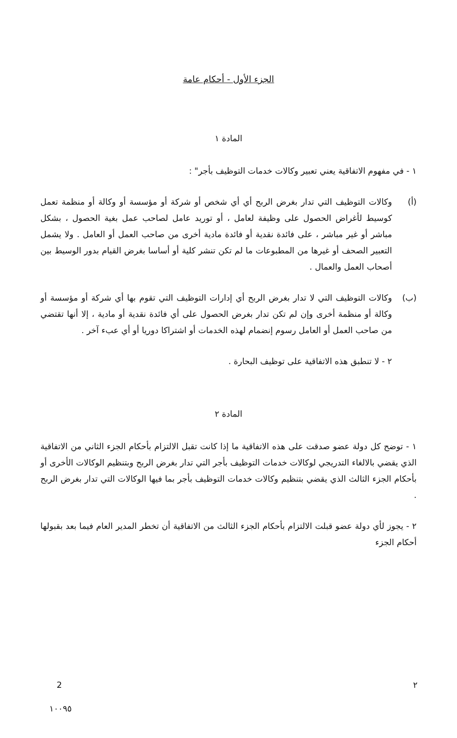الجزء الأول - أحكام عامة
المادة ١
١ - في مفهوم الاتفاقية يعني تعبير وكالات خدمات التوظيف بأجر" :
(أ) وكالات التوظيف التي تدار بغرض الربح أي أي شخص أو شركة أو مؤسسة أو وكالة أو منظمة تعمل كوسيط لأغراض الحصول على وظيفة لعامل ، أو توريد عامل لصاحب عمل بغية الحصول ، بشكل مباشر أو غير مباشر ، على فائدة نقدية أو فائدة مادية أخرى من صاحب العمل أو العامل . ولا يشمل التعبير الصحف أو غيرها من المطبوعات ما لم تكن تنشر كلية أو أساسا بغرض القيام بدور الوسيط بين أصحاب العمل والعمال .
(ب) وكالات التوظيف التي لا تدار بغرض الربح أي إدارات التوظيف التي تقوم بها أي شركة أو مؤسسة أو وكالة أو منظمة أخرى وإن لم تكن تدار بغرض الحصول على أي فائدة نقدية أو مادية ، إلا أنها تقتضي من صاحب العمل أو العامل رسوم إنضمام لهذه الخدمات أو اشتراكا دوريا أو أي عبء آخر .
٢ - لا تنطبق هذه الاتفاقية على توظيف البحارة .
المادة ٢
١ - توضح كل دولة عضو صدقت على هذه الاتفاقية ما إذا كانت تقبل الالتزام بأحكام الجزء الثاني من الاتفاقية الذي يقضي بالالغاء التدريجي لوكالات خدمات التوظيف بأجر التي تدار بغرض الربح وبتنظيم الوكالات الأخرى أو بأحكام الجزء الثالث الذي يقضي بتنظيم وكالات خدمات التوظيف بأجر بما فيها الوكالات التي تدار بغرض الربح .
٢ - يجوز لأي دولة عضو قبلت الالتزام بأحكام الجزء الثالث من الاتفاقية أن تخطر المدير العام فيما بعد بقبولها أحكام الجزء
٢ 2
١٠٠٩٥